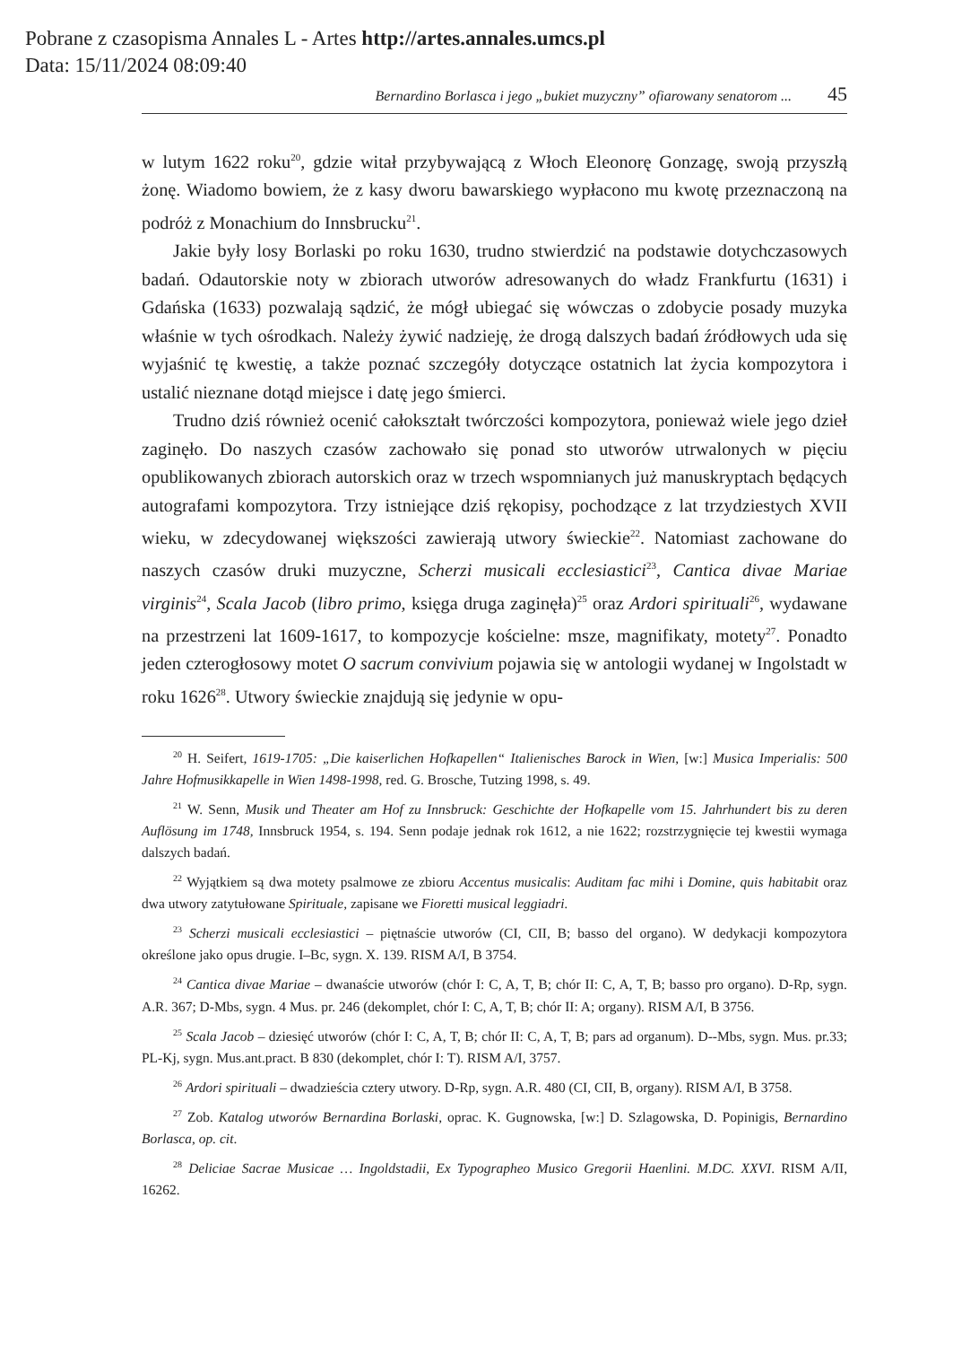Pobrane z czasopisma Annales L - Artes http://artes.annales.umcs.pl
Data: 15/11/2024 08:09:40
Bernardino Borlasca i jego „bukiet muzyczny” ofiarowany senatorom ... 45
w lutym 1622 roku<sup>20</sup>, gdzie witał przybywającą z Włoch Eleonorę Gonzagę, swoją przyszłą żonę. Wiadomo bowiem, że z kasy dworu bawarskiego wypłacono mu kwotę przeznaczoną na podróż z Monachium do Innsbrucku<sup>21</sup>.
Jakie były losy Borlaski po roku 1630, trudno stwierdzić na podstawie dotychczasowych badań. Odautorskie noty w zbiorach utworów adresowanych do władz Frankfurtu (1631) i Gdańska (1633) pozwalają sądzić, że mógł ubiegać się wówczas o zdobycie posady muzyka właśnie w tych ośrodkach. Należy żywić nadzieję, że drogą dalszych badań źródłowych uda się wyjaśnić tę kwestię, a także poznać szczegóły dotyczące ostatnich lat życia kompozytora i ustalić nieznane dotąd miejsce i datę jego śmierci.
Trudno dziś również ocenić całokształt twórczości kompozytora, ponieważ wiele jego dzieł zaginęło. Do naszych czasów zachowało się ponad sto utworów utrwalonych w pięciu opublikowanych zbiorach autorskich oraz w trzech wspomnianych już manuskryptach będących autografami kompozytora. Trzy istniejące dziś rękopisy, pochodzące z lat trzydziestych XVII wieku, w zdecydowanej większości zawierają utwory świeckie<sup>22</sup>. Natomiast zachowane do naszych czasów druki muzyczne, Scherzi musicali ecclesiastici<sup>23</sup>, Cantica divae Mariae virginis<sup>24</sup>, Scala Jacob (libro primo, księga druga zaginęła)<sup>25</sup> oraz Ardori spirituali<sup>26</sup>, wydawane na przestrzeni lat 1609-1617, to kompozycje kościelne: msze, magnifikaty, motety<sup>27</sup>. Ponadto jeden czterogłosowy motet O sacrum convivium pojawia się w antologii wydanej w Ingolstadt w roku 1626<sup>28</sup>. Utwory świeckie znajdują się jedynie w opu-
<sup>20</sup> H. Seifert, 1619-1705: „Die kaiserlichen Hofkapellen“ Italienisches Barock in Wien, [w:] Musica Imperialis: 500 Jahre Hofmusikkapelle in Wien 1498-1998, red. G. Brosche, Tutzing 1998, s. 49.
<sup>21</sup> W. Senn, Musik und Theater am Hof zu Innsbruck: Geschichte der Hofkapelle vom 15. Jahrhundert bis zu deren Auflösung im 1748, Innsbruck 1954, s. 194. Senn podaje jednak rok 1612, a nie 1622; rozstrzygnięcie tej kwestii wymaga dalszych badań.
<sup>22</sup> Wyjątkiem są dwa motety psalmowe ze zbioru Accentus musicalis: Auditam fac mihi i Domine, quis habitabit oraz dwa utwory zatytułowane Spirituale, zapisane we Fioretti musical leggiadri.
<sup>23</sup> Scherzi musicali ecclesiastici – piętnaście utworów (CI, CII, B; basso del organo). W dedykacji kompozytora określone jako opus drugie. I–Bc, sygn. X. 139. RISM A/I, B 3754.
<sup>24</sup> Cantica divae Mariae – dwanaście utworów (chór I: C, A, T, B; chór II: C, A, T, B; basso pro organo). D-Rp, sygn. A.R. 367; D-Mbs, sygn. 4 Mus. pr. 246 (dekomplet, chór I: C, A, T, B; chór II: A; organy). RISM A/I, B 3756.
<sup>25</sup> Scala Jacob – dziesięć utworów (chór I: C, A, T, B; chór II: C, A, T, B; pars ad organum). D--Mbs, sygn. Mus. pr.33; PL-Kj, sygn. Mus.ant.pract. B 830 (dekomplet, chór I: T). RISM A/I, 3757.
<sup>26</sup> Ardori spirituali – dwadzieścia cztery utwory. D-Rp, sygn. A.R. 480 (CI, CII, B, organy). RISM A/I, B 3758.
<sup>27</sup> Zob. Katalog utworów Bernardina Borlaski, oprac. K. Gugnowska, [w:] D. Szlagowska, D. Popinigis, Bernardino Borlasca, op. cit.
<sup>28</sup> Deliciae Sacrae Musicae … Ingoldstadii, Ex Typographeo Musico Gregorii Haenlini. M.DC. XXVI. RISM A/II, 16262.